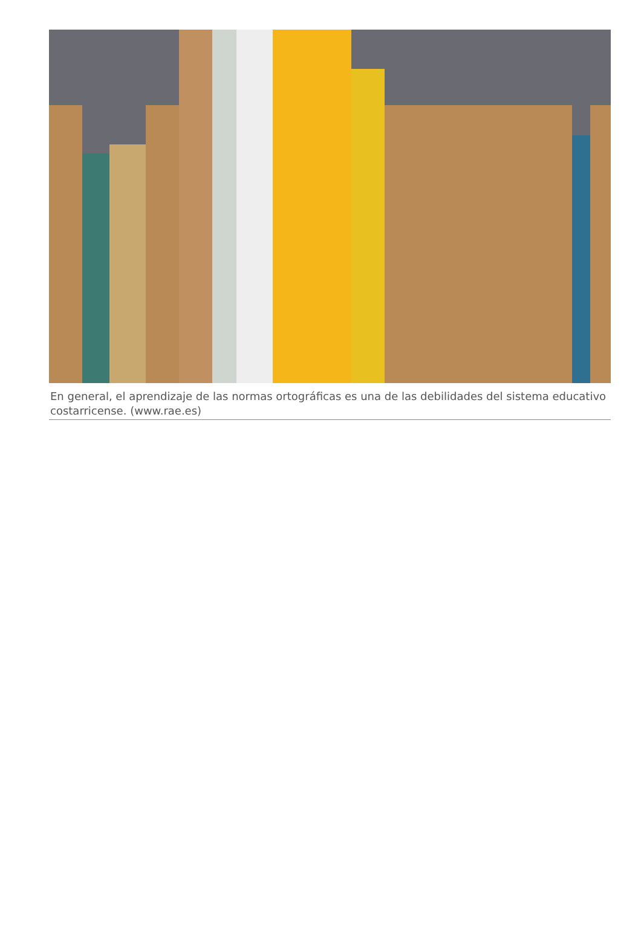En general, el aprendizaje de las normas ortográficas es una de las debilidades del sistema educativo costarricense. (www.rae.es)